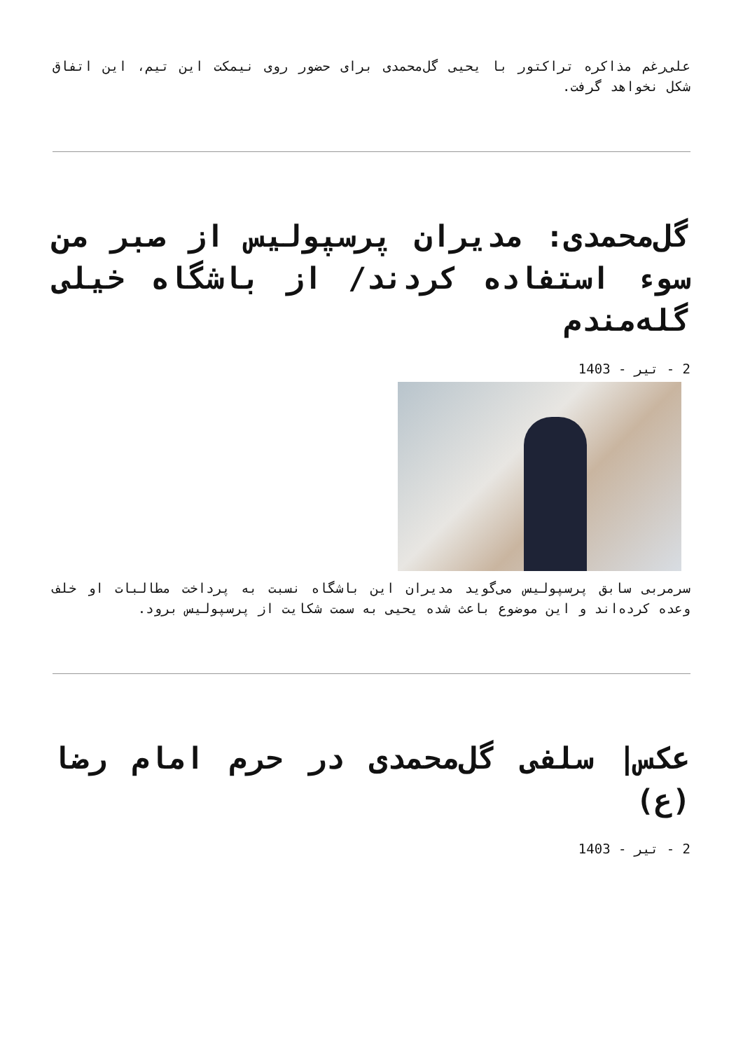علی‌رغم مذاکره تراکتور با یحیی گل‌محمدی برای حضور روی نیمکت این تیم، این اتفاق شکل نخواهد گرفت.
گل‌محمدی: مدیران پرسپولیس از صبر من سوء استفاده کردند/ از باشگاه خیلی گله‌مندم
2 - تیر - 1403
سرمربی سابق پرسپولیس می‌گوید مدیران این باشگاه نسبت به پرداخت مطالبات او خلف وعده کرده‌اند و این موضوع باعث شده یحیی به سمت شکایت از پرسپولیس برود.
عکس| سلفی گل‌محمدی در حرم امام رضا (ع)
2 - تیر - 1403